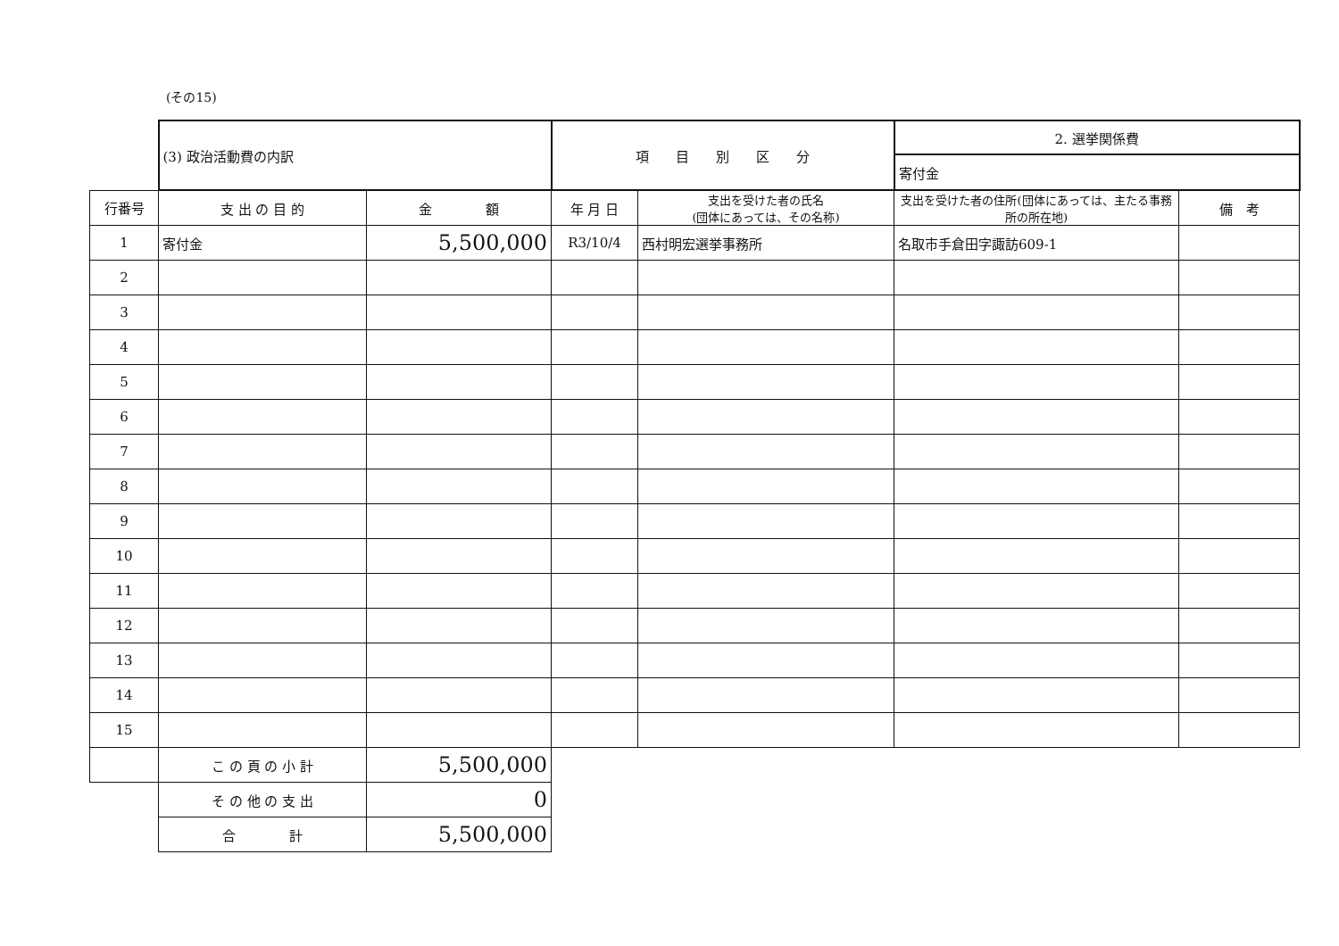(その15)
| | (3) 政治活動費の内訳 | | 項 目 別 区 分 | | 2. 選挙関係費 | |
| | | | | | 寄付金 | |
| 行番号 | 支 出 の 目 的 | 金 額 | 年 月 日 | 支出を受けた者の氏名 (団体にあっては、その名称) | 支出を受けた者の住所(団体にあっては、主たる事務所の所在地) | 備 考 |
| 1 | 寄付金 | 5,500,000 | R3/10/4 | 西村明宏選挙事務所 | 名取市手倉田字諏訪609-1 | |
| 2 | | | | | | |
| 3 | | | | | | |
| 4 | | | | | | |
| 5 | | | | | | |
| 6 | | | | | | |
| 7 | | | | | | |
| 8 | | | | | | |
| 9 | | | | | | |
| 10 | | | | | | |
| 11 | | | | | | |
| 12 | | | | | | |
| 13 | | | | | | |
| 14 | | | | | | |
| 15 | | | | | | |
| | こ の 頁 の 小 計 | 5,500,000 | | | | |
| | そ の 他 の 支 出 | 0 | | | | |
| | 合 計 | 5,500,000 | | | | |